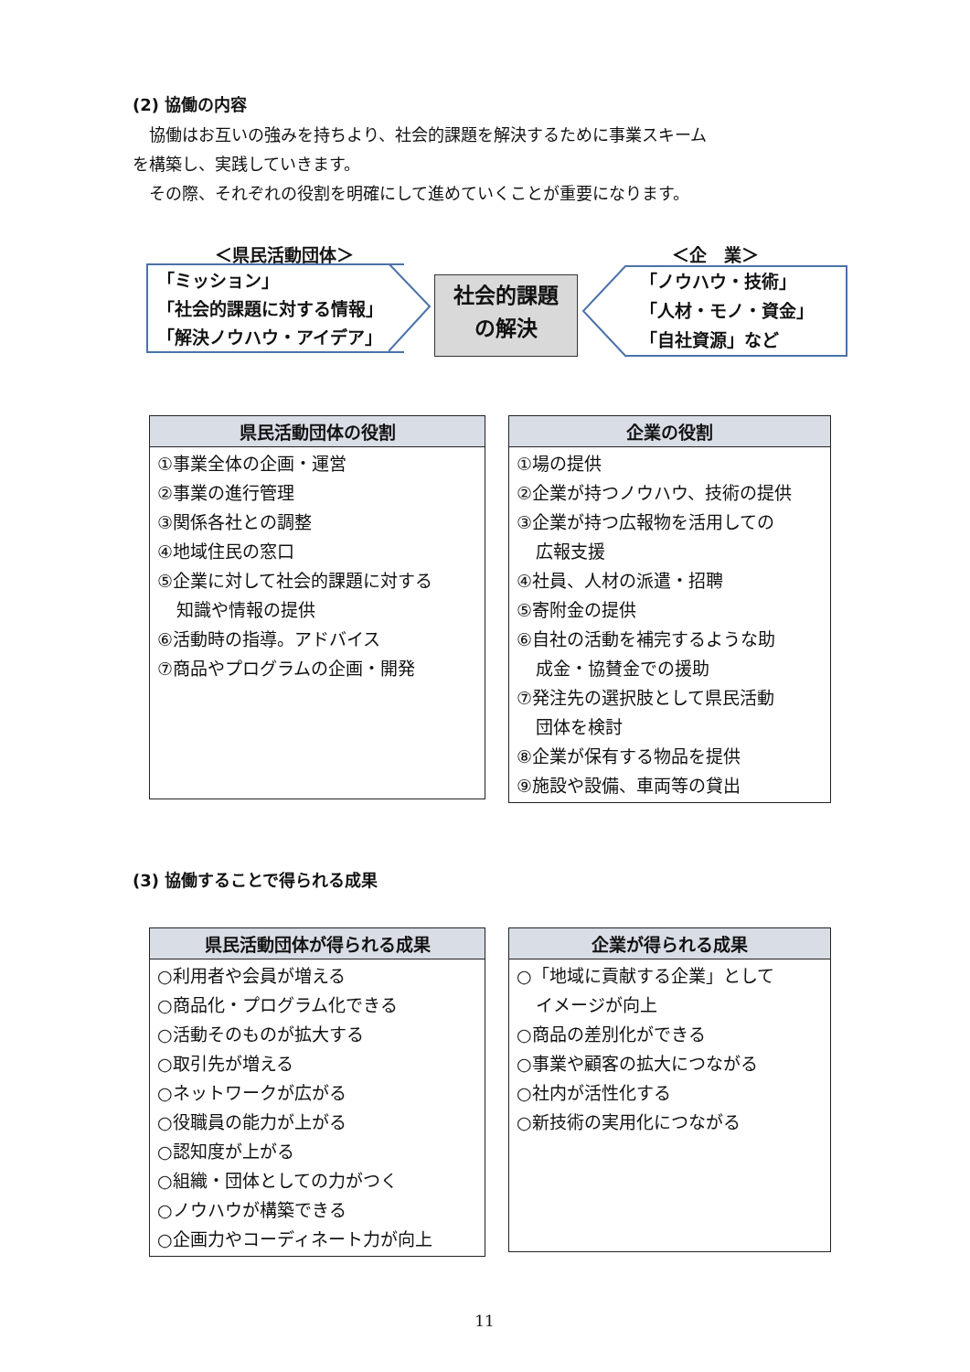(2) 協働の内容
協働はお互いの強みを持ちより、社会的課題を解決するために事業スキーム
を構築し、実践していきます。
その際、それぞれの役割を明確にして進めていくことが重要になります。
＜県民活動団体＞ ＜企　業＞
「ミッション」
「社会的課題に対する情報」
「解決ノウハウ・アイデア」
社会的課題
の解決
「ノウハウ・技術」
「人材・モノ・資金」
「自社資源」など
| 県民活動団体の役割 |
| --- |
| ①事業全体の企画・運営 ②事業の進行管理 ③関係各社との調整 ④地域住民の窓口 ⑤企業に対して社会的課題に対する 知識や情報の提供 ⑥活動時の指導。アドバイス ⑦商品やプログラムの企画・開発 |
| 企業の役割 |
| --- |
| ①場の提供 ②企業が持つノウハウ、技術の提供 ③企業が持つ広報物を活用しての 広報支援 ④社員、人材の派遣・招聘 ⑤寄附金の提供 ⑥自社の活動を補完するような助 成金・協賛金での援助 ⑦発注先の選択肢として県民活動 団体を検討 ⑧企業が保有する物品を提供 ⑨施設や設備、車両等の貸出 |
(3) 協働することで得られる成果
| 県民活動団体が得られる成果 |
| --- |
| ○利用者や会員が増える ○商品化・プログラム化できる ○活動そのものが拡大する ○取引先が増える ○ネットワークが広がる ○役職員の能力が上がる ○認知度が上がる ○組織・団体としての力がつく ○ノウハウが構築できる ○企画力やコーディネート力が向上 |
| 企業が得られる成果 |
| --- |
| ○「地域に貢献する企業」として イメージが向上 ○商品の差別化ができる ○事業や顧客の拡大につながる ○社内が活性化する ○新技術の実用化につながる |
11